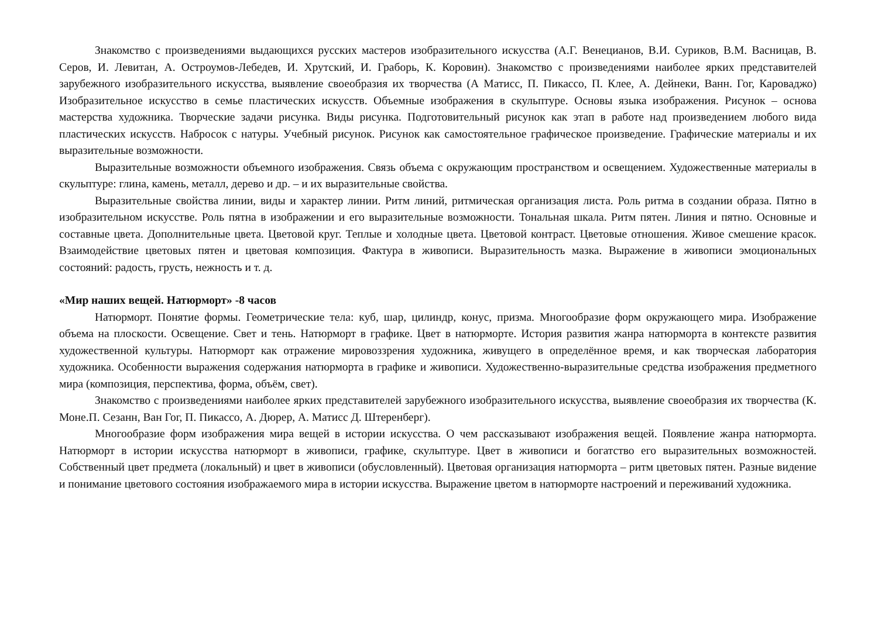Знакомство с произведениями выдающихся русских мастеров изобразительного искусства (А.Г. Венецианов, В.И. Суриков, В.М. Васницав, В. Серов, И. Левитан, А. Остроумов-Лебедев, И. Хрутский, И. Граборь, К. Коровин). Знакомство с произведениями наиболее ярких представителей зарубежного изобразительного искусства, выявление своеобразия их творчества (А Матисс, П. Пикассо, П. Клее, А. Дейнеки, Ванн. Гог, Кароваджо) Изобразительное искусство в семье пластических искусств. Объемные изображения в скульптуре. Основы языка изображения. Рисунок – основа мастерства художника. Творческие задачи рисунка. Виды рисунка. Подготовительный рисунок как этап в работе над произведением любого вида пластических искусств. Набросок с натуры. Учебный рисунок. Рисунок как самостоятельное графическое произведение. Графические материалы и их выразительные возможности.
Выразительные возможности объемного изображения. Связь объема с окружающим пространством и освещением. Художественные материалы в скульптуре: глина, камень, металл, дерево и др. – и их выразительные свойства.
Выразительные свойства линии, виды и характер линии. Ритм линий, ритмическая организация листа. Роль ритма в создании образа. Пятно в изобразительном искусстве. Роль пятна в изображении и его выразительные возможности. Тональная шкала. Ритм пятен. Линия и пятно. Основные и составные цвета. Дополнительные цвета. Цветовой круг. Теплые и холодные цвета. Цветовой контраст. Цветовые отношения. Живое смешение красок. Взаимодействие цветовых пятен и цветовая композиция. Фактура в живописи. Выразительность мазка. Выражение в живописи эмоциональных состояний: радость, грусть, нежность и т. д.
«Мир наших вещей. Натюрморт» -8 часов
Натюрморт. Понятие формы. Геометрические тела: куб, шар, цилиндр, конус, призма. Многообразие форм окружающего мира. Изображение объема на плоскости. Освещение. Свет и тень. Натюрморт в графике. Цвет в натюрморте. История развития жанра натюрморта в контексте развития художественной культуры. Натюрморт как отражение мировоззрения художника, живущего в определённое время, и как творческая лаборатория художника. Особенности выражения содержания натюрморта в графике и живописи. Художественно-выразительные средства изображения предметного мира (композиция, перспектива, форма, объём, свет).
Знакомство с произведениями наиболее ярких представителей зарубежного изобразительного искусства, выявление своеобразия их творчества (К. Моне.П. Сезанн, Ван Гог, П. Пикассо, А. Дюрер, А. Матисс Д. Штеренберг).
Многообразие форм изображения мира вещей в истории искусства. О чем рассказывают изображения вещей. Появление жанра натюрморта. Натюрморт в истории искусства натюрморт в живописи, графике, скульптуре. Цвет в живописи и богатство его выразительных возможностей. Собственный цвет предмета (локальный) и цвет в живописи (обусловленный). Цветовая организация натюрморта – ритм цветовых пятен. Разные видение и понимание цветового состояния изображаемого мира в истории искусства. Выражение цветом в натюрморте настроений и переживаний художника.